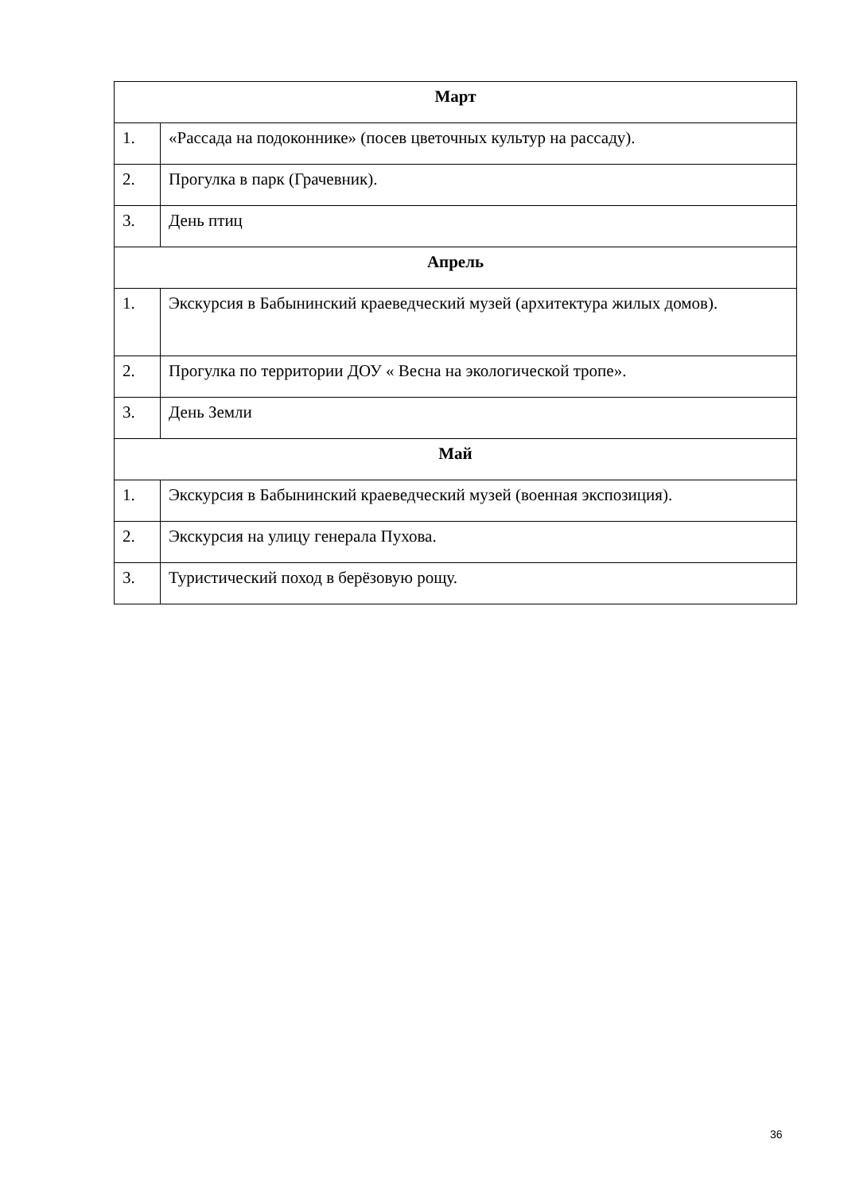| Март | |
| --- | --- |
| 1. | «Рассада на подоконнике» (посев цветочных культур на рассаду). |
| 2. | Прогулка в парк (Грачевник). |
| 3. | День птиц |
| Апрель | |
| 1. | Экскурсия в Бабынинский краеведческий музей (архитектура жилых домов). |
| 2. | Прогулка по территории ДОУ « Весна на экологической тропе». |
| 3. | День Земли |
| Май | |
| 1. | Экскурсия в Бабынинский краеведческий музей (военная экспозиция). |
| 2. | Экскурсия на улицу генерала Пухова. |
| 3. | Туристический поход в берёзовую рощу. |
36